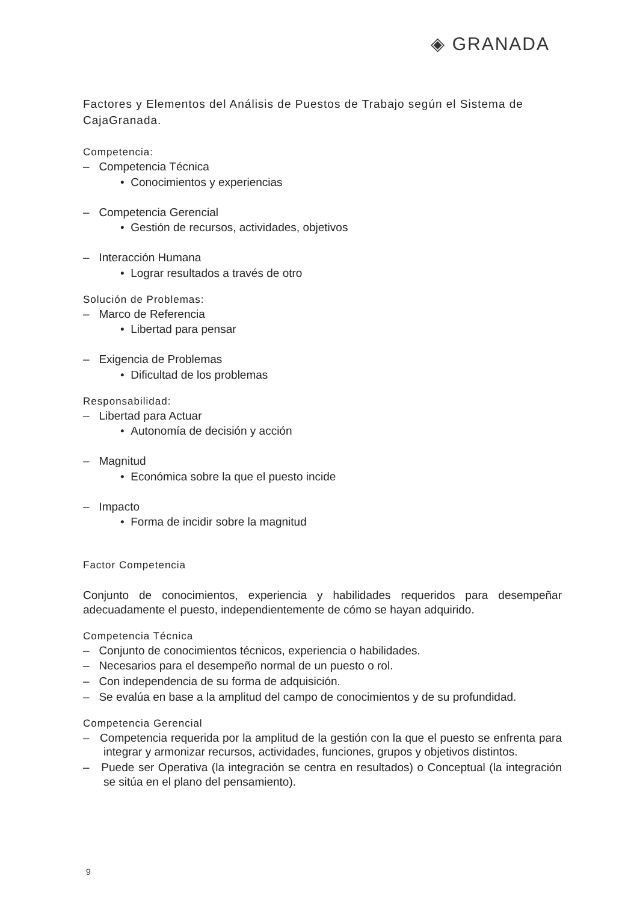◈ GRANADA
Factores y Elementos del Análisis de Puestos de Trabajo según el Sistema de CajaGranada.
Competencia:
– Competencia Técnica
• Conocimientos y experiencias
– Competencia Gerencial
• Gestión de recursos, actividades, objetivos
– Interacción Humana
• Lograr resultados a través de otro
Solución de Problemas:
– Marco de Referencia
• Libertad para pensar
– Exigencia de Problemas
• Dificultad de los problemas
Responsabilidad:
– Libertad para Actuar
• Autonomía de decisión y acción
– Magnitud
• Económica sobre la que el puesto incide
– Impacto
• Forma de incidir sobre la magnitud
Factor Competencia
Conjunto de conocimientos, experiencia y habilidades requeridos para desempeñar adecuadamente el puesto, independientemente de cómo se hayan adquirido.
Competencia Técnica
– Conjunto de conocimientos técnicos, experiencia o habilidades.
– Necesarios para el desempeño normal de un puesto o rol.
– Con independencia de su forma de adquisición.
– Se evalúa en base a la amplitud del campo de conocimientos y de su profundidad.
Competencia Gerencial
– Competencia requerida por la amplitud de la gestión con la que el puesto se enfrenta para integrar y armonizar recursos, actividades, funciones, grupos y objetivos distintos.
– Puede ser Operativa (la integración se centra en resultados) o Conceptual (la integración se sitúa en el plano del pensamiento).
9